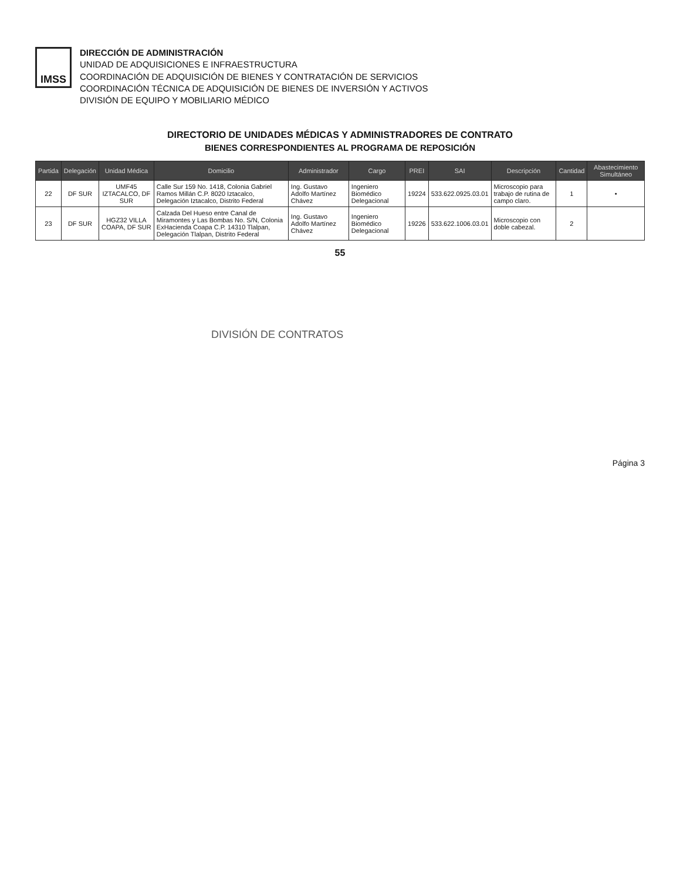IMSS
DIRECCIÓN DE ADMINISTRACIÓN
UNIDAD DE ADQUISICIONES E INFRAESTRUCTURA
COORDINACIÓN DE ADQUISICIÓN DE BIENES Y CONTRATACIÓN DE SERVICIOS
COORDINACIÓN TÉCNICA DE ADQUISICIÓN DE BIENES DE INVERSIÓN Y ACTIVOS
DIVISIÓN DE EQUIPO Y MOBILIARIO MÉDICO
DIRECTORIO DE UNIDADES MÉDICAS Y ADMINISTRADORES DE CONTRATO
BIENES CORRESPONDIENTES AL PROGRAMA DE REPOSICIÓN
| Partida | Delegación | Unidad Médica | Domicilio | Administrador | Cargo | PREI | SAI | Descripción | Cantidad | Abastecimiento Simultáneo |
| --- | --- | --- | --- | --- | --- | --- | --- | --- | --- | --- |
| 22 | DF SUR | UMF45 IZTACALCO, DF SUR | Calle Sur 159 No. 1418, Colonia Gabriel Ramos Millán C.P. 8020 Iztacalco, Delegación Iztacalco, Distrito Federal | Ing. Gustavo Adolfo Martínez Chávez | Ingeniero Biomédico Delegacional | 19224 | 533.622.0925.03.01 | Microscopio para trabajo de rutina de campo claro. | 1 | • |
| 23 | DF SUR | HGZ32 VILLA COAPA, DF SUR | Calzada Del Hueso entre Canal de Miramontes y Las Bombas No. S/N, Colonia ExHacienda Coapa C.P. 14310 Tlalpan, Delegación Tlalpan, Distrito Federal | Ing. Gustavo Adolfo Martínez Chávez | Ingeniero Biomédico Delegacional | 19226 | 533.622.1006.03.01 | Microscopio con doble cabezal. | 2 | |
55
DIVISIÓN DE CONTRATOS
Página 3